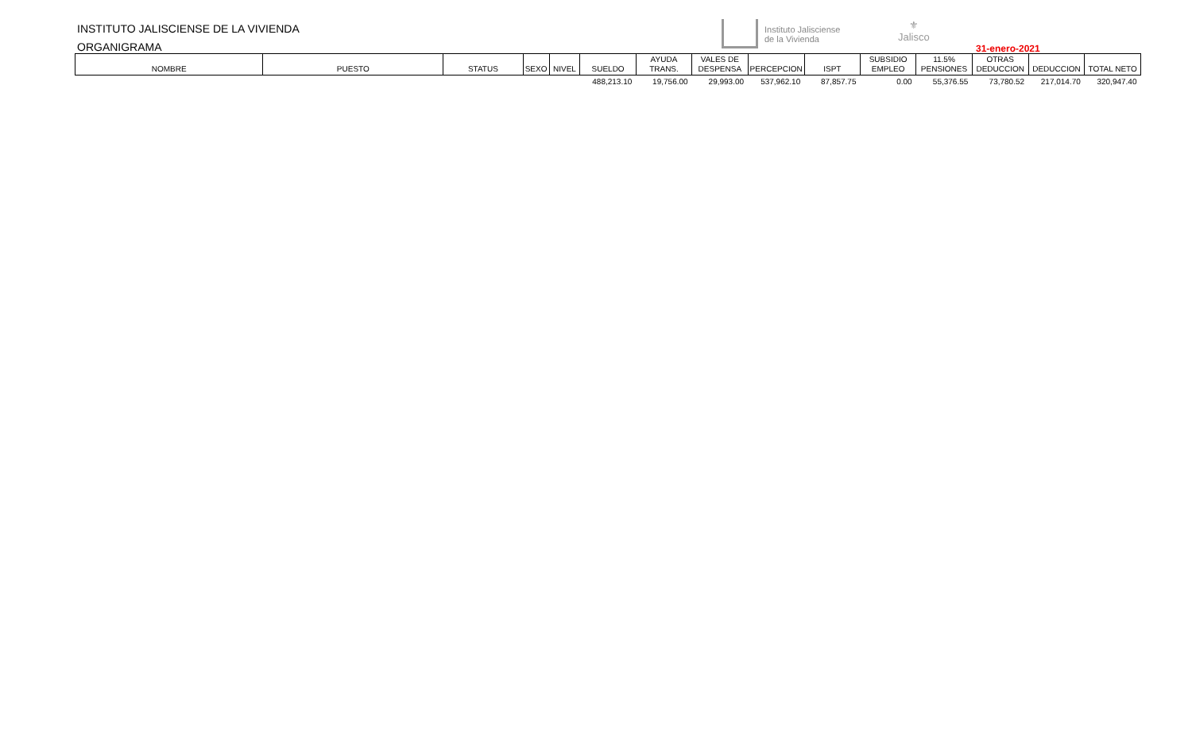INSTITUTO JALISCIENSE DE LA VIVIENDA
ORGANIGRAMA
Instituto Jalisciense
de la Vivienda
⚜
Jalisco
31-enero-2021
| NOMBRE | PUESTO | STATUS | SEXO | NIVEL | SUELDO | AYUDA TRANS. | VALES DE DESPENSA | PERCEPCION | ISPT | SUBSIDIO EMPLEO | 11.5% PENSIONES | OTRAS DEDUCCION | DEDUCCION | TOTAL NETO |
| --- | --- | --- | --- | --- | --- | --- | --- | --- | --- | --- | --- | --- | --- | --- |
| | | | | | 488,213.10 | 19,756.00 | 29,993.00 | 537,962.10 | 87,857.75 | 0.00 | 55,376.55 | 73,780.52 | 217,014.70 | 320,947.40 |